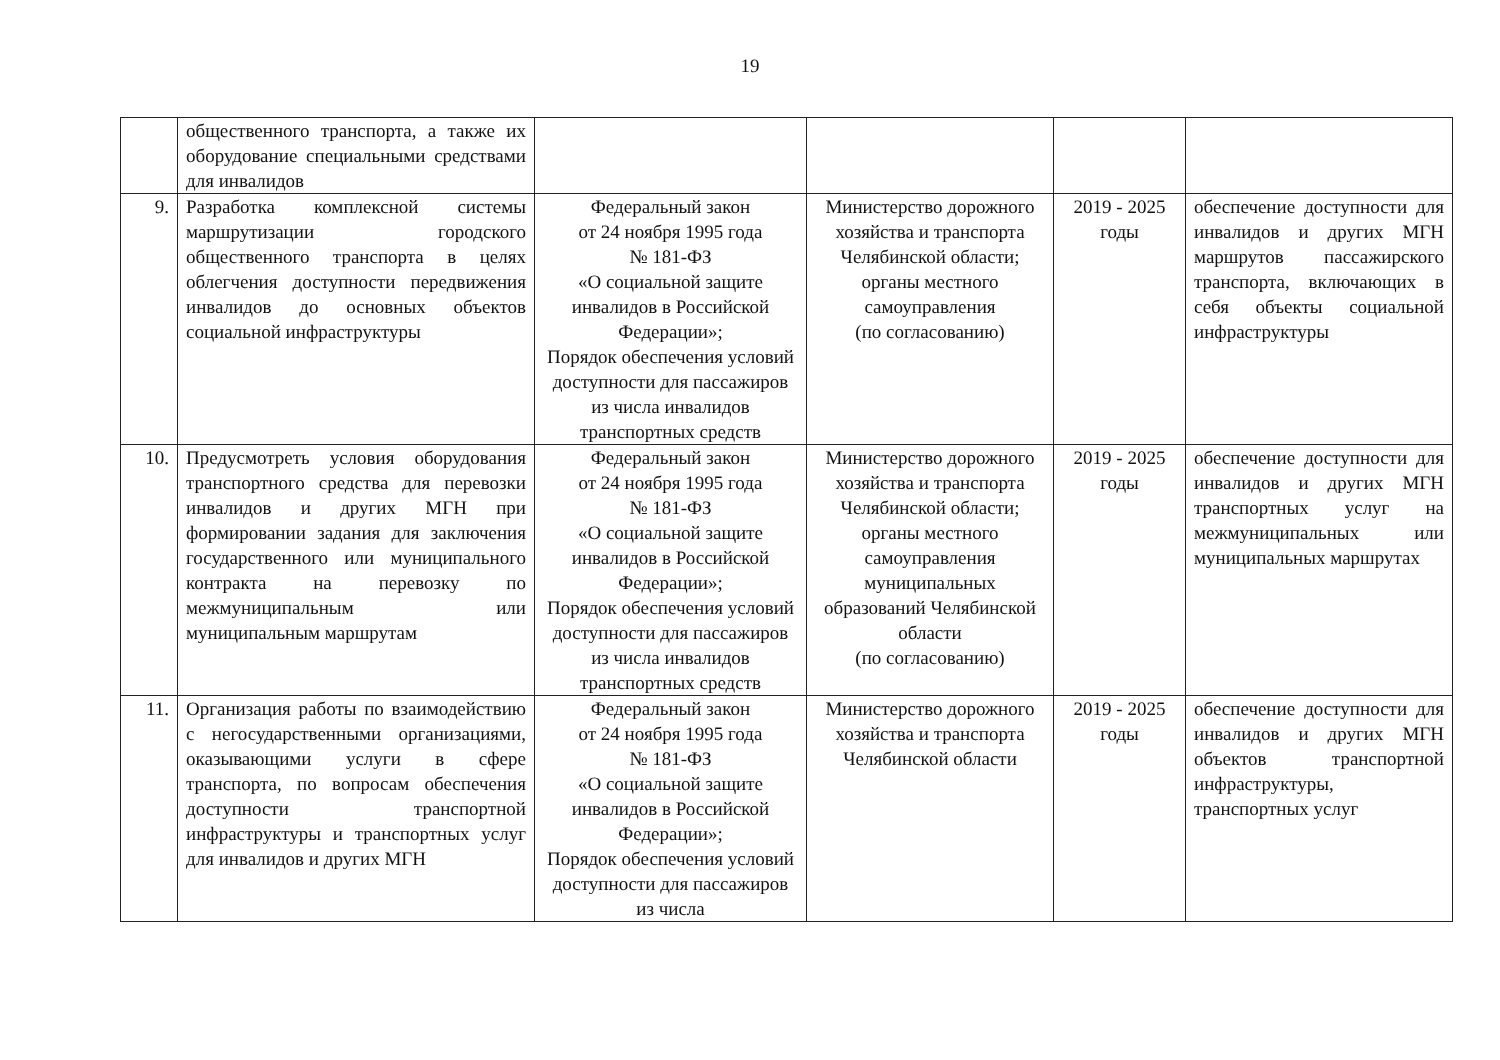19
| | общественного транспорта, а также их оборудование специальными средствами для инвалидов | | | | |
| 9. | Разработка комплексной системы маршрутизации городского общественного транспорта в целях облегчения доступности передвижения инвалидов до основных объектов социальной инфраструктуры | Федеральный закон от 24 ноября 1995 года № 181-ФЗ «О социальной защите инвалидов в Российской Федерации»; Порядок обеспечения условий доступности для пассажиров из числа инвалидов транспортных средств | Министерство дорожного хозяйства и транспорта Челябинской области; органы местного самоуправления (по согласованию) | 2019 - 2025 годы | обеспечение доступности для инвалидов и других МГН маршрутов пассажирского транспорта, включающих в себя объекты социальной инфраструктуры |
| 10. | Предусмотреть условия оборудования транспортного средства для перевозки инвалидов и других МГН при формировании задания для заключения государственного или муниципального контракта на перевозку по межмуниципальным или муниципальным маршрутам | Федеральный закон от 24 ноября 1995 года № 181-ФЗ «О социальной защите инвалидов в Российской Федерации»; Порядок обеспечения условий доступности для пассажиров из числа инвалидов транспортных средств | Министерство дорожного хозяйства и транспорта Челябинской области; органы местного самоуправления муниципальных образований Челябинской области (по согласованию) | 2019 - 2025 годы | обеспечение доступности для инвалидов и других МГН транспортных услуг на межмуниципальных или муниципальных маршрутах |
| 11. | Организация работы по взаимодействию с негосударственными организациями, оказывающими услуги в сфере транспорта, по вопросам обеспечения доступности транспортной инфраструктуры и транспортных услуг для инвалидов и других МГН | Федеральный закон от 24 ноября 1995 года № 181-ФЗ «О социальной защите инвалидов в Российской Федерации»; Порядок обеспечения условий доступности для пассажиров из числа | Министерство дорожного хозяйства и транспорта Челябинской области | 2019 - 2025 годы | обеспечение доступности для инвалидов и других МГН объектов транспортной инфраструктуры, транспортных услуг |